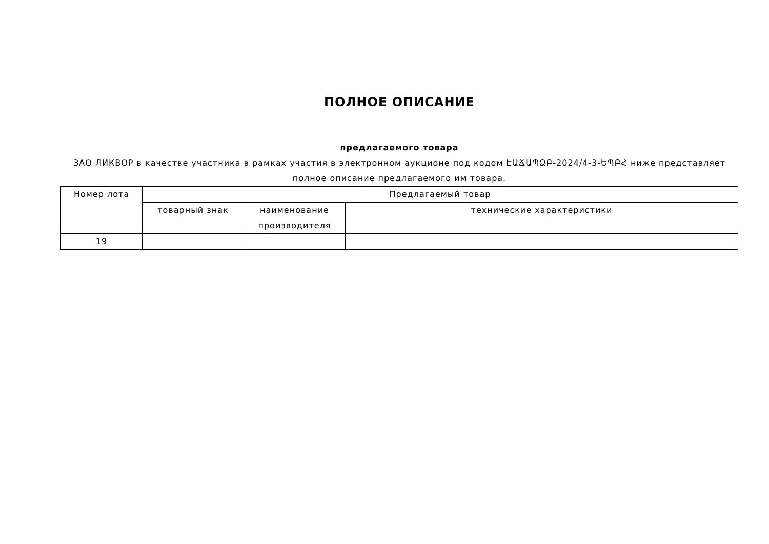ПОЛНОЕ ОПИСАНИЕ
предлагаемого товара
ЗАО ЛИКВОР в качестве участника в рамках участия в электронном аукционе под кодом ԷԱՃԱՊՁԲ-2024/4-3-ԵՊԲՀ ниже представляет полное описание предлагаемого им товара.
| Номер лота | Предлагаемый товар | | |
| --- | --- | --- | --- |
| | товарный знак | наименование производителя | технические характеристики |
| 19 | | | |